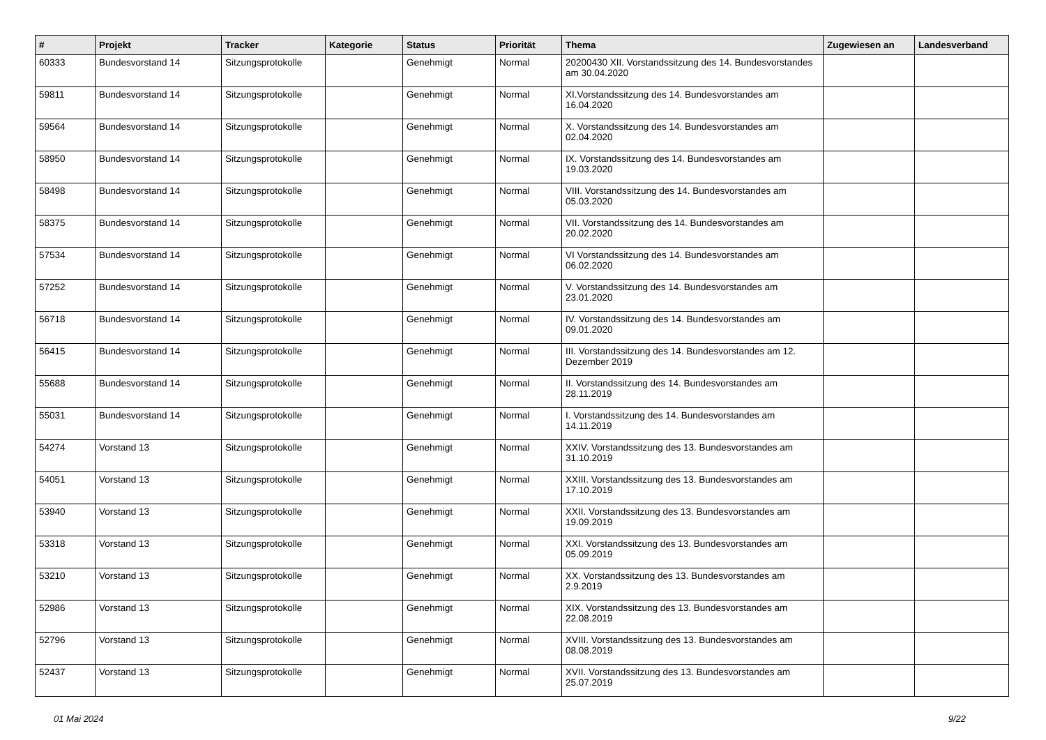| # | Projekt | Tracker | Kategorie | Status | Priorität | Thema | Zugewiesen an | Landesverband |
| --- | --- | --- | --- | --- | --- | --- | --- | --- |
| 60333 | Bundesvorstand 14 | Sitzungsprotokolle | | Genehmigt | Normal | 20200430 XII. Vorstandssitzung des 14. Bundesvorstandes am 30.04.2020 | | |
| 59811 | Bundesvorstand 14 | Sitzungsprotokolle | | Genehmigt | Normal | XI.Vorstandssitzung des 14. Bundesvorstandes am 16.04.2020 | | |
| 59564 | Bundesvorstand 14 | Sitzungsprotokolle | | Genehmigt | Normal | X. Vorstandssitzung des 14. Bundesvorstandes am 02.04.2020 | | |
| 58950 | Bundesvorstand 14 | Sitzungsprotokolle | | Genehmigt | Normal | IX. Vorstandssitzung des 14. Bundesvorstandes am 19.03.2020 | | |
| 58498 | Bundesvorstand 14 | Sitzungsprotokolle | | Genehmigt | Normal | VIII. Vorstandssitzung des 14. Bundesvorstandes am 05.03.2020 | | |
| 58375 | Bundesvorstand 14 | Sitzungsprotokolle | | Genehmigt | Normal | VII. Vorstandssitzung des 14. Bundesvorstandes am 20.02.2020 | | |
| 57534 | Bundesvorstand 14 | Sitzungsprotokolle | | Genehmigt | Normal | VI Vorstandssitzung des 14. Bundesvorstandes am 06.02.2020 | | |
| 57252 | Bundesvorstand 14 | Sitzungsprotokolle | | Genehmigt | Normal | V. Vorstandssitzung des 14. Bundesvorstandes am 23.01.2020 | | |
| 56718 | Bundesvorstand 14 | Sitzungsprotokolle | | Genehmigt | Normal | IV. Vorstandssitzung des 14. Bundesvorstandes am 09.01.2020 | | |
| 56415 | Bundesvorstand 14 | Sitzungsprotokolle | | Genehmigt | Normal | III. Vorstandssitzung des 14. Bundesvorstandes am 12. Dezember 2019 | | |
| 55688 | Bundesvorstand 14 | Sitzungsprotokolle | | Genehmigt | Normal | II. Vorstandssitzung des 14. Bundesvorstandes am 28.11.2019 | | |
| 55031 | Bundesvorstand 14 | Sitzungsprotokolle | | Genehmigt | Normal | I. Vorstandssitzung des 14. Bundesvorstandes am 14.11.2019 | | |
| 54274 | Vorstand 13 | Sitzungsprotokolle | | Genehmigt | Normal | XXIV. Vorstandssitzung des 13. Bundesvorstandes am 31.10.2019 | | |
| 54051 | Vorstand 13 | Sitzungsprotokolle | | Genehmigt | Normal | XXIII. Vorstandssitzung des 13. Bundesvorstandes am 17.10.2019 | | |
| 53940 | Vorstand 13 | Sitzungsprotokolle | | Genehmigt | Normal | XXII. Vorstandssitzung des 13. Bundesvorstandes am 19.09.2019 | | |
| 53318 | Vorstand 13 | Sitzungsprotokolle | | Genehmigt | Normal | XXI. Vorstandssitzung des 13. Bundesvorstandes am 05.09.2019 | | |
| 53210 | Vorstand 13 | Sitzungsprotokolle | | Genehmigt | Normal | XX. Vorstandssitzung des 13. Bundesvorstandes am 2.9.2019 | | |
| 52986 | Vorstand 13 | Sitzungsprotokolle | | Genehmigt | Normal | XIX. Vorstandssitzung des 13. Bundesvorstandes am 22.08.2019 | | |
| 52796 | Vorstand 13 | Sitzungsprotokolle | | Genehmigt | Normal | XVIII. Vorstandssitzung des 13. Bundesvorstandes am 08.08.2019 | | |
| 52437 | Vorstand 13 | Sitzungsprotokolle | | Genehmigt | Normal | XVII. Vorstandssitzung des 13. Bundesvorstandes am 25.07.2019 | | |
01 Mai 2024 9/22